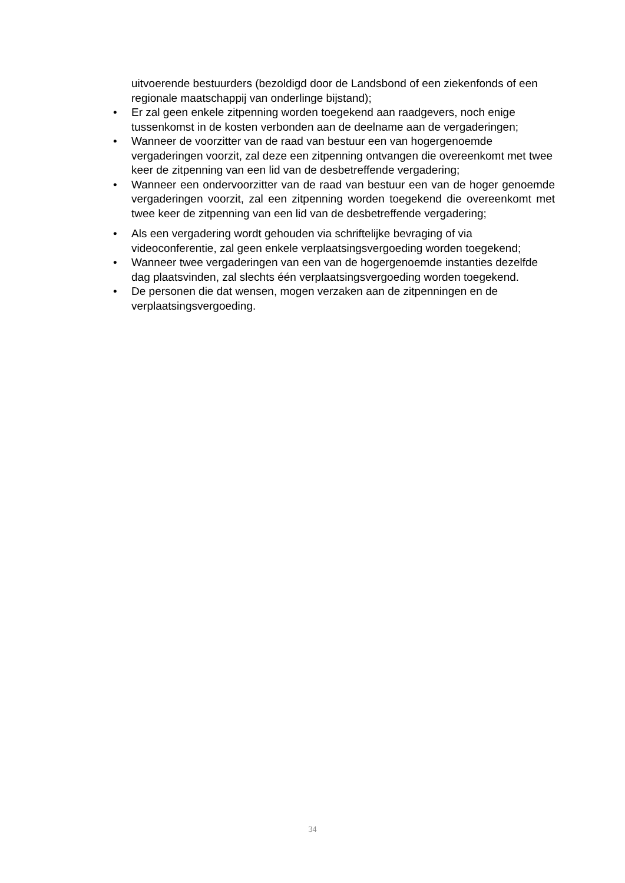uitvoerende bestuurders (bezoldigd door de Landsbond of een ziekenfonds of een regionale maatschappij van onderlinge bijstand);
• Er zal geen enkele zitpenning worden toegekend aan raadgevers, noch enige tussenkomst in de kosten verbonden aan de deelname aan de vergaderingen;
• Wanneer de voorzitter van de raad van bestuur een van hogergenoemde vergaderingen voorzit, zal deze een zitpenning ontvangen die overeenkomt met twee keer de zitpenning van een lid van de desbetreffende vergadering;
• Wanneer een ondervoorzitter van de raad van bestuur een van de hoger genoemde vergaderingen voorzit, zal een zitpenning worden toegekend die overeenkomt met twee keer de zitpenning van een lid van de desbetreffende vergadering;
• Als een vergadering wordt gehouden via schriftelijke bevraging of via videoconferentie, zal geen enkele verplaatsingsvergoeding worden toegekend;
• Wanneer twee vergaderingen van een van de hogergenoemde instanties dezelfde dag plaatsvinden, zal slechts één verplaatsingsvergoeding worden toegekend.
• De personen die dat wensen, mogen verzaken aan de zitpenningen en de verplaatsingsvergoeding.
34